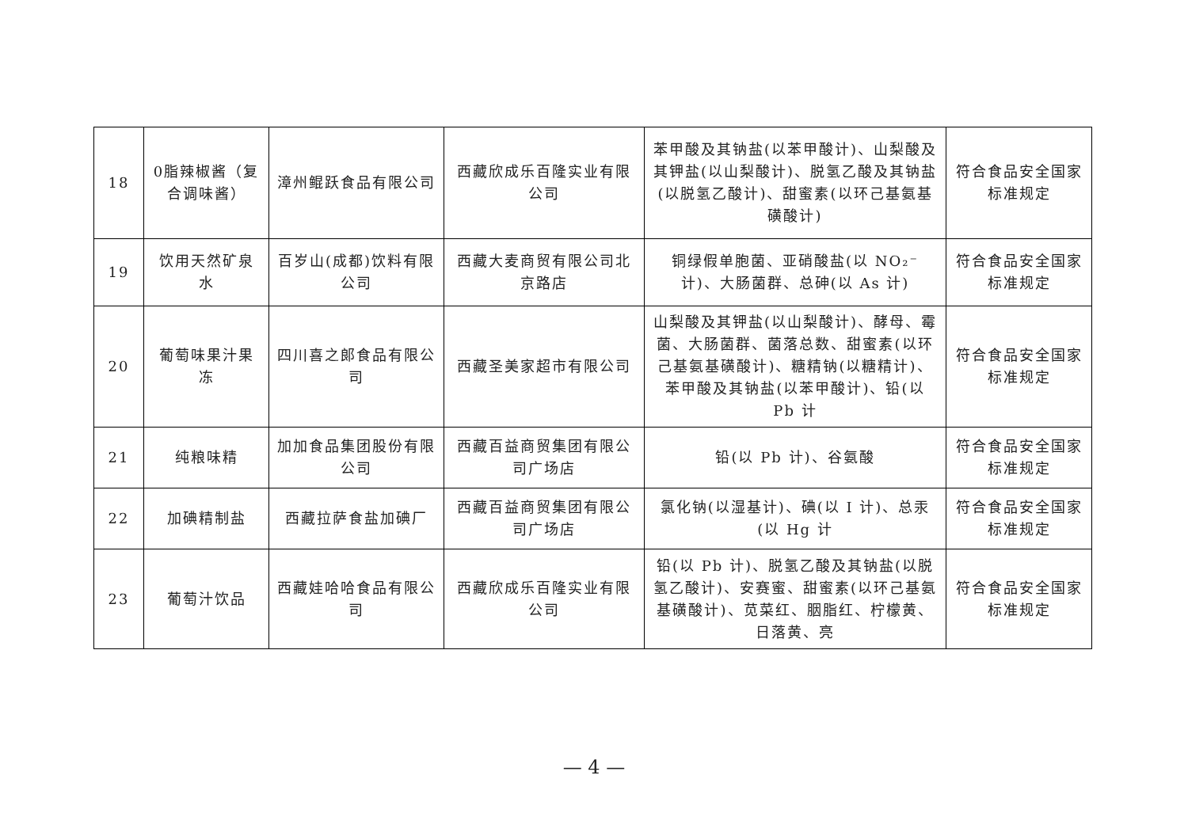| 18 | 0脂辣椒酱（复合调味酱） | 漳州鲲跃食品有限公司 | 西藏欣成乐百隆实业有限公司 | 苯甲酸及其钠盐(以苯甲酸计)、山梨酸及其钾盐(以山梨酸计)、脱氢乙酸及其钠盐(以脱氢乙酸计)、甜蜜素(以环己基氨基磺酸计) | 符合食品安全国家标准规定 |
| 19 | 饮用天然矿泉水 | 百岁山(成都)饮料有限公司 | 西藏大麦商贸有限公司北京路店 | 铜绿假单胞菌、亚硝酸盐(以 NO₂⁻计)、大肠菌群、总砷(以 As 计) | 符合食品安全国家标准规定 |
| 20 | 葡萄味果汁果冻 | 四川喜之郎食品有限公司 | 西藏圣美家超市有限公司 | 山梨酸及其钾盐(以山梨酸计)、酵母、霉菌、大肠菌群、菌落总数、甜蜜素(以环己基氨基磺酸计)、糖精钠(以糖精计)、苯甲酸及其钠盐(以苯甲酸计)、铅(以 Pb 计 | 符合食品安全国家标准规定 |
| 21 | 纯粮味精 | 加加食品集团股份有限公司 | 西藏百益商贸集团有限公司广场店 | 铅(以 Pb 计)、谷氨酸 | 符合食品安全国家标准规定 |
| 22 | 加碘精制盐 | 西藏拉萨食盐加碘厂 | 西藏百益商贸集团有限公司广场店 | 氯化钠(以湿基计)、碘(以 I 计)、总汞(以 Hg 计 | 符合食品安全国家标准规定 |
| 23 | 葡萄汁饮品 | 西藏娃哈哈食品有限公司 | 西藏欣成乐百隆实业有限公司 | 铅(以 Pb 计)、脱氢乙酸及其钠盐(以脱氢乙酸计)、安赛蜜、甜蜜素(以环己基氨基磺酸计)、苋菜红、胭脂红、柠檬黄、日落黄、亮 | 符合食品安全国家标准规定 |
— 4 —